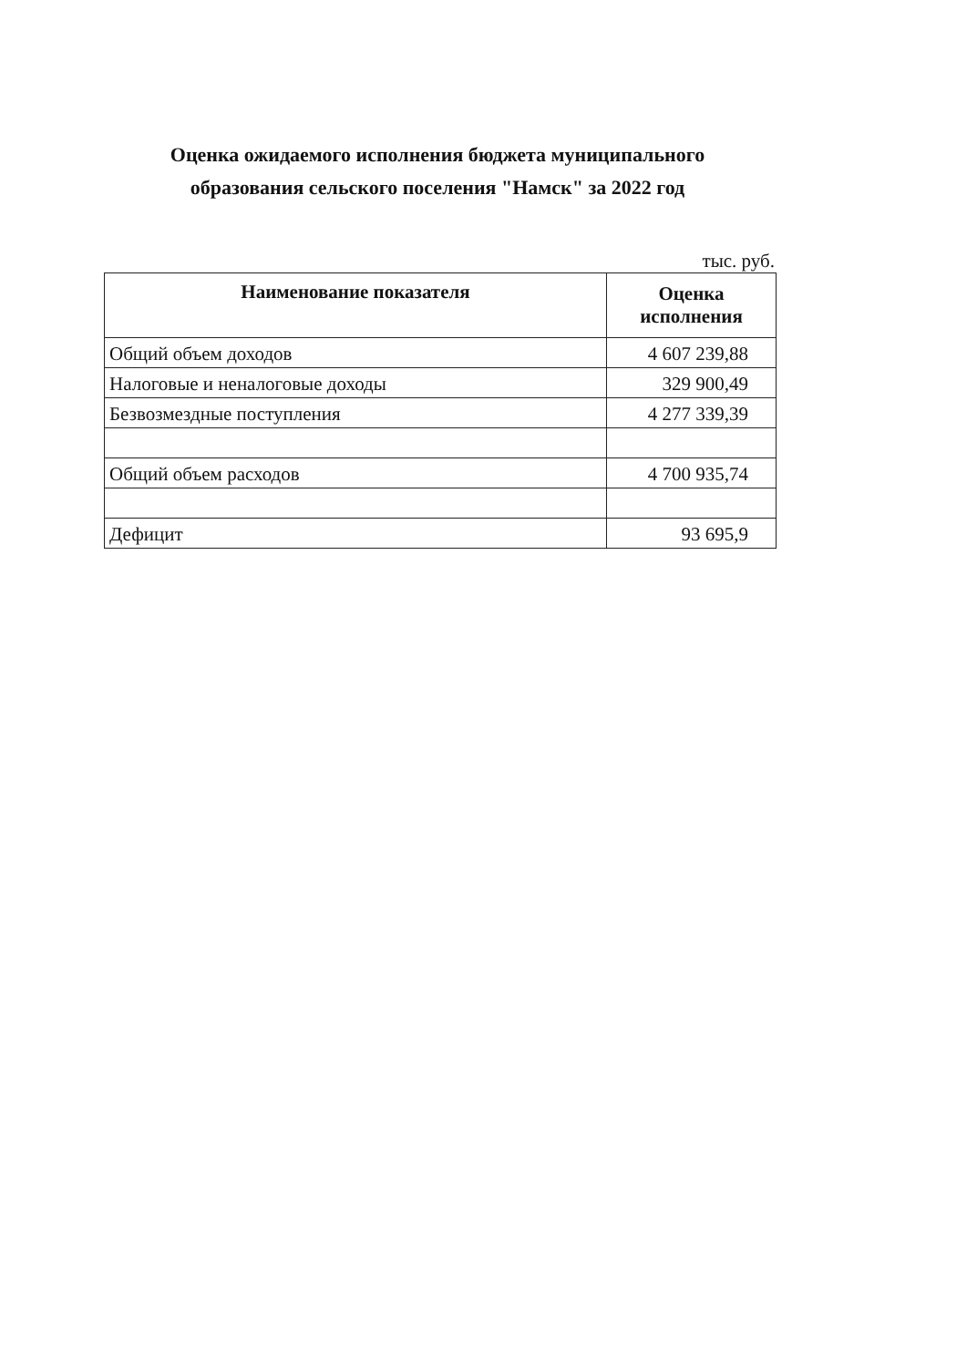Оценка ожидаемого исполнения бюджета муниципального
образования сельского поселения "Намск" за 2022 год
тыс. руб.
| Наименование показателя | Оценка исполнения |
| --- | --- |
| Общий объем доходов | 4 607 239,88 |
| Налоговые и неналоговые доходы | 329 900,49 |
| Безвозмездные поступления | 4 277 339,39 |
| Общий объем расходов | 4 700 935,74 |
| Дефицит | 93 695,9 |